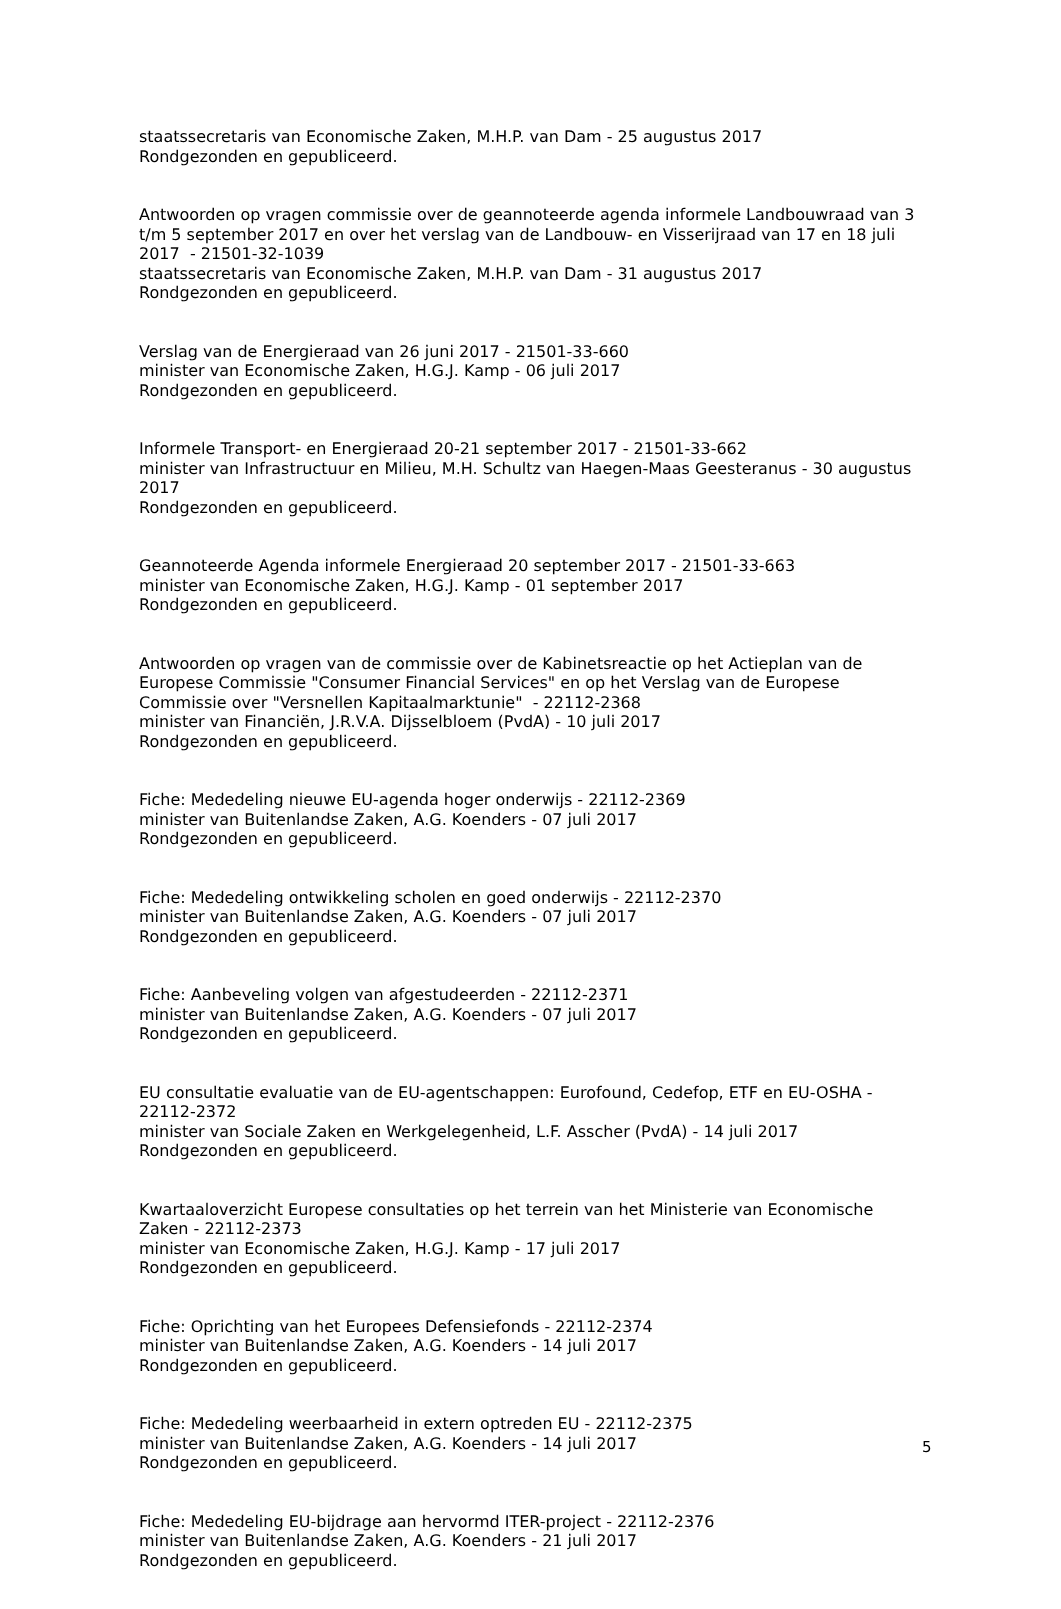staatssecretaris van Economische Zaken, M.H.P. van Dam - 25 augustus 2017
Rondgezonden en gepubliceerd.
Antwoorden op vragen commissie over de geannoteerde agenda informele Landbouwraad van 3 t/m 5 september 2017 en over het verslag van de Landbouw- en Visserijraad van 17 en 18 juli 2017 - 21501-32-1039
staatssecretaris van Economische Zaken, M.H.P. van Dam - 31 augustus 2017
Rondgezonden en gepubliceerd.
Verslag van de Energieraad van 26 juni 2017 - 21501-33-660
minister van Economische Zaken, H.G.J. Kamp - 06 juli 2017
Rondgezonden en gepubliceerd.
Informele Transport- en Energieraad 20-21 september 2017 - 21501-33-662
minister van Infrastructuur en Milieu, M.H. Schultz van Haegen-Maas Geesteranus - 30 augustus 2017
Rondgezonden en gepubliceerd.
Geannoteerde Agenda informele Energieraad 20 september 2017 - 21501-33-663
minister van Economische Zaken, H.G.J. Kamp - 01 september 2017
Rondgezonden en gepubliceerd.
Antwoorden op vragen van de commissie over de Kabinetsreactie op het Actieplan van de Europese Commissie "Consumer Financial Services" en op het Verslag van de Europese Commissie over "Versnellen Kapitaalmarktunie" - 22112-2368
minister van Financiën, J.R.V.A. Dijsselbloem (PvdA) - 10 juli 2017
Rondgezonden en gepubliceerd.
Fiche: Mededeling nieuwe EU-agenda hoger onderwijs - 22112-2369
minister van Buitenlandse Zaken, A.G. Koenders - 07 juli 2017
Rondgezonden en gepubliceerd.
Fiche: Mededeling ontwikkeling scholen en goed onderwijs - 22112-2370
minister van Buitenlandse Zaken, A.G. Koenders - 07 juli 2017
Rondgezonden en gepubliceerd.
Fiche: Aanbeveling volgen van afgestudeerden - 22112-2371
minister van Buitenlandse Zaken, A.G. Koenders - 07 juli 2017
Rondgezonden en gepubliceerd.
EU consultatie evaluatie van de EU-agentschappen: Eurofound, Cedefop, ETF en EU-OSHA - 22112-2372
minister van Sociale Zaken en Werkgelegenheid, L.F. Asscher (PvdA) - 14 juli 2017
Rondgezonden en gepubliceerd.
Kwartaaloverzicht Europese consultaties op het terrein van het Ministerie van Economische Zaken - 22112-2373
minister van Economische Zaken, H.G.J. Kamp - 17 juli 2017
Rondgezonden en gepubliceerd.
Fiche: Oprichting van het Europees Defensiefonds - 22112-2374
minister van Buitenlandse Zaken, A.G. Koenders - 14 juli 2017
Rondgezonden en gepubliceerd.
Fiche: Mededeling weerbaarheid in extern optreden EU - 22112-2375
minister van Buitenlandse Zaken, A.G. Koenders - 14 juli 2017
Rondgezonden en gepubliceerd.
Fiche: Mededeling EU-bijdrage aan hervormd ITER-project - 22112-2376
minister van Buitenlandse Zaken, A.G. Koenders - 21 juli 2017
Rondgezonden en gepubliceerd.
5